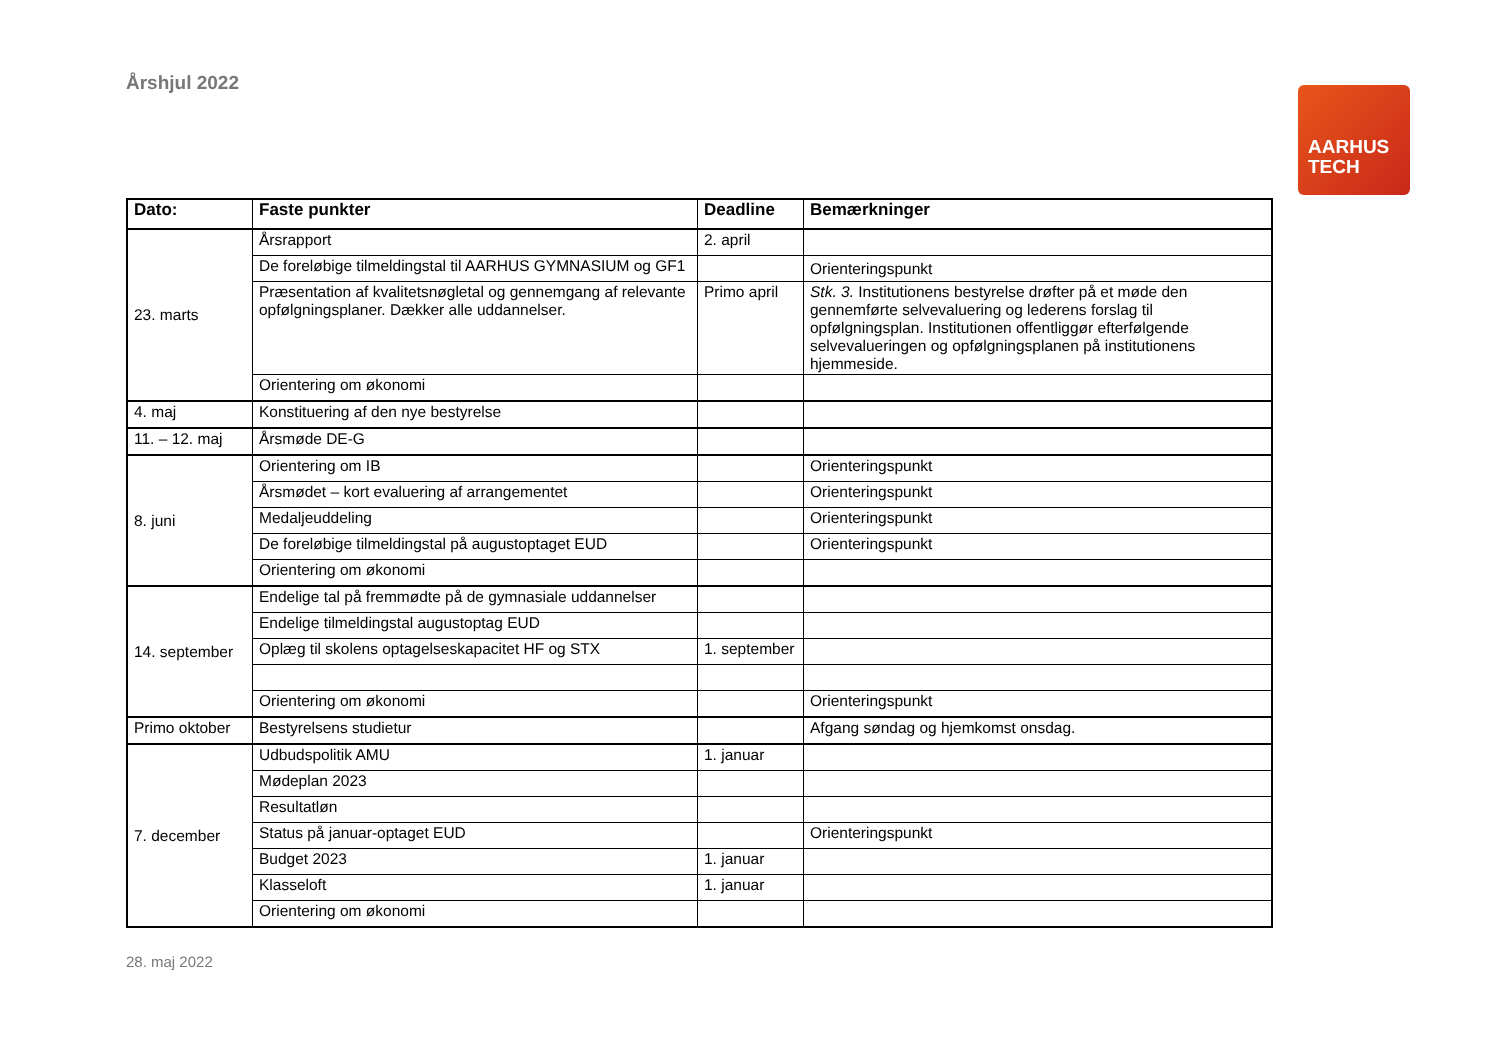Årshjul 2022
AARHUS
TECH
| Dato: | Faste punkter | Deadline | Bemærkninger |
| --- | --- | --- | --- |
| 23. marts | Årsrapport | 2. april | |
| | De foreløbige tilmeldingstal til AARHUS GYMNASIUM og GF1 | | Orienteringspunkt |
| | Præsentation af kvalitetsnøgletal og gennemgang af relevante opfølgningsplaner. Dækker alle uddannelser. | Primo april | Stk. 3. Institutionens bestyrelse drøfter på et møde den gennemførte selvevaluering og lederens forslag til opfølgningsplan. Institutionen offentliggør efterfølgende selvevalueringen og opfølgningsplanen på institutionens hjemmeside. |
| | Orientering om økonomi | | |
| 4. maj | Konstituering af den nye bestyrelse | | |
| 11. – 12. maj | Årsmøde DE-G | | |
| 8. juni | Orientering om IB | | Orienteringspunkt |
| | Årsmødet – kort evaluering af arrangementet | | Orienteringspunkt |
| | Medaljeuddeling | | Orienteringspunkt |
| | De foreløbige tilmeldingstal på augustoptaget EUD | | Orienteringspunkt |
| | Orientering om økonomi | | |
| 14. september | Endelige tal på fremmødte på de gymnasiale uddannelser | | |
| | Endelige tilmeldingstal augustoptag EUD | | |
| | Oplæg til skolens optagelseskapacitet HF og STX | 1. september | |
| | Orientering om økonomi | | Orienteringspunkt |
| Primo oktober | Bestyrelsens studietur | | Afgang søndag og hjemkomst onsdag. |
| 7. december | Udbudspolitik AMU | 1. januar | |
| | Mødeplan 2023 | | |
| | Resultatløn | | |
| | Status på januar-optaget EUD | | Orienteringspunkt |
| | Budget 2023 | 1. januar | |
| | Klasseloft | 1. januar | |
| | Orientering om økonomi | | |
28. maj 2022